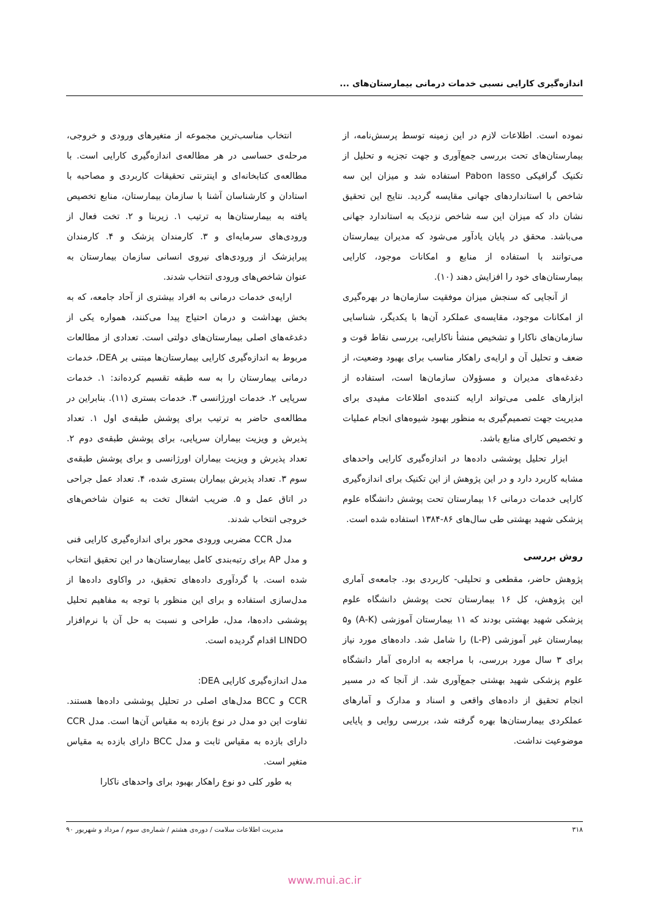اندازه‌گیری کارایی نسبی خدمات درمانی بیمارستان‌های ...
نموده است. اطلاعات لازم در این زمینه توسط پرسش‌نامه، از بیمارستان‌های تحت بررسی جمع‌آوری و جهت تجزیه و تحلیل از تکنیک گرافیکی Pabon lasso استفاده شد و میزان این سه شاخص با استانداردهای جهانی مقایسه گردید. نتایج این تحقیق نشان داد که میزان این سه شاخص نزدیک به استاندارد جهانی می‌باشد. محقق در پایان یادآور می‌شود که مدیران بیمارستان می‌توانند با استفاده از منابع و امکانات موجود، کارایی بیمارستان‌های خود را افزایش دهند (۱۰).
از آنجایی که سنجش میزان موفقیت سازمان‌ها در بهره‌گیری از امکانات موجود، مقایسه‌ی عملکرد آن‌ها با یکدیگر، شناسایی سازمان‌های ناکارا و تشخیص منشأ ناکارایی، بررسی نقاط قوت و ضعف و تحلیل آن و ارایه‌ی راهکار مناسب برای بهبود وضعیت، از دغدغه‌های مدیران و مسؤولان سازمان‌ها است، استفاده از ابزارهای علمی می‌تواند ارایه کننده‌ی اطلاعات مفیدی برای مدیریت جهت تصمیم‌گیری به منظور بهبود شیوه‌های انجام عملیات و تخصیص کارای منابع باشد.
ابزار تحلیل پوششی داده‌ها در اندازه‌گیری کارایی واحدهای مشابه کاربرد دارد و در این پژوهش از این تکنیک برای اندازه‌گیری کارایی خدمات درمانی ۱۶ بیمارستان تحت پوشش دانشگاه علوم پزشکی شهید بهشتی طی سال‌های ۸۶-۱۳۸۴ استفاده شده است.
روش بررسی
پژوهش حاضر، مقطعی و تحلیلی- کاربردی بود. جامعه‌ی آماری این پژوهش، کل ۱۶ بیمارستان تحت پوشش دانشگاه علوم پزشکی شهید بهشتی بودند که ۱۱ بیمارستان آموزشی (A-K) و۵ بیمارستان غیر آموزشی (L-P) را شامل شد. داده‌های مورد نیاز برای ۳ سال مورد بررسی، با مراجعه به اداره‌ی آمار دانشگاه علوم پزشکی شهید بهشتی جمع‌آوری شد. از آنجا که در مسیر انجام تحقیق از داده‌های واقعی و اسناد و مدارک و آمارهای عملکردی بیمارستان‌ها بهره گرفته شد، بررسی روایی و پایایی موضوعیت نداشت.
انتخاب مناسب‌ترین مجموعه از متغیرهای ورودی و خروجی، مرحله‌ی حساسی در هر مطالعه‌ی اندازه‌گیری کارایی است. با مطالعه‌ی کتابخانه‌ای و اینترنتی تحقیقات کاربردی و مصاحبه با استادان و کارشناسان آشنا با سازمان بیمارستان، منابع تخصیص یافته به بیمارستان‌ها به ترتیب ۱. زیربنا و ۲. تخت فعال از ورودی‌های سرمایه‌ای و ۳. کارمندان پزشک و ۴. کارمندان پیراپزشک از ورودی‌های نیروی انسانی سازمان بیمارستان به عنوان شاخص‌های ورودی انتخاب شدند.
ارایه‌ی خدمات درمانی به افراد بیشتری از آحاد جامعه، که به بخش بهداشت و درمان احتیاج پیدا می‌کنند، همواره یکی از دغدغه‌های اصلی بیمارستان‌های دولتی است. تعدادی از مطالعات مربوط به اندازه‌گیری کارایی بیمارستان‌ها مبتنی بر DEA، خدمات درمانی بیمارستان را به سه طبقه تقسیم کرده‌اند: ۱. خدمات سرپایی ۲. خدمات اورژانسی ۳. خدمات بستری (۱۱). بنابراین در مطالعه‌ی حاضر به ترتیب برای پوشش طبقه‌ی اول ۱. تعداد پذیرش و ویزیت بیماران سرپایی، برای پوشش طبقه‌ی دوم ۲. تعداد پذیرش و ویزیت بیماران اورژانسی و برای پوشش طبقه‌ی سوم ۳. تعداد پذیرش بیماران بستری شده، ۴. تعداد عمل جراحی در اتاق عمل و ۵. ضریب اشغال تخت به عنوان شاخص‌های خروجی انتخاب شدند.
مدل CCR مضربی ورودی محور برای اندازه‌گیری کارایی فنی و مدل AP برای رتبه‌بندی کامل بیمارستان‌ها در این تحقیق انتخاب شده است. با گردآوری داده‌های تحقیق، در واکاوی داده‌ها از مدل‌سازی استفاده و برای این منظور با توجه به مفاهیم تحلیل پوششی داده‌ها، مدل، طراحی و نسبت به حل آن با نرم‌افزار LINDO اقدام گردیده است.
مدل اندازه‌گیری کارایی DEA:
CCR و BCC مدل‌های اصلی در تحلیل پوششی داده‌ها هستند. تفاوت این دو مدل در نوع بازده به مقیاس آن‌ها است. مدل CCR دارای بازده به مقیاس ثابت و مدل BCC دارای بازده به مقیاس متغیر است.
به طور کلی دو نوع راهکار بهبود برای واحدهای ناکارا
۳۱۸ مدیریت اطلاعات سلامت / دوره‌ی هشتم / شماره‌ی سوم / مرداد و شهریور ۹۰
www.mui.ac.ir